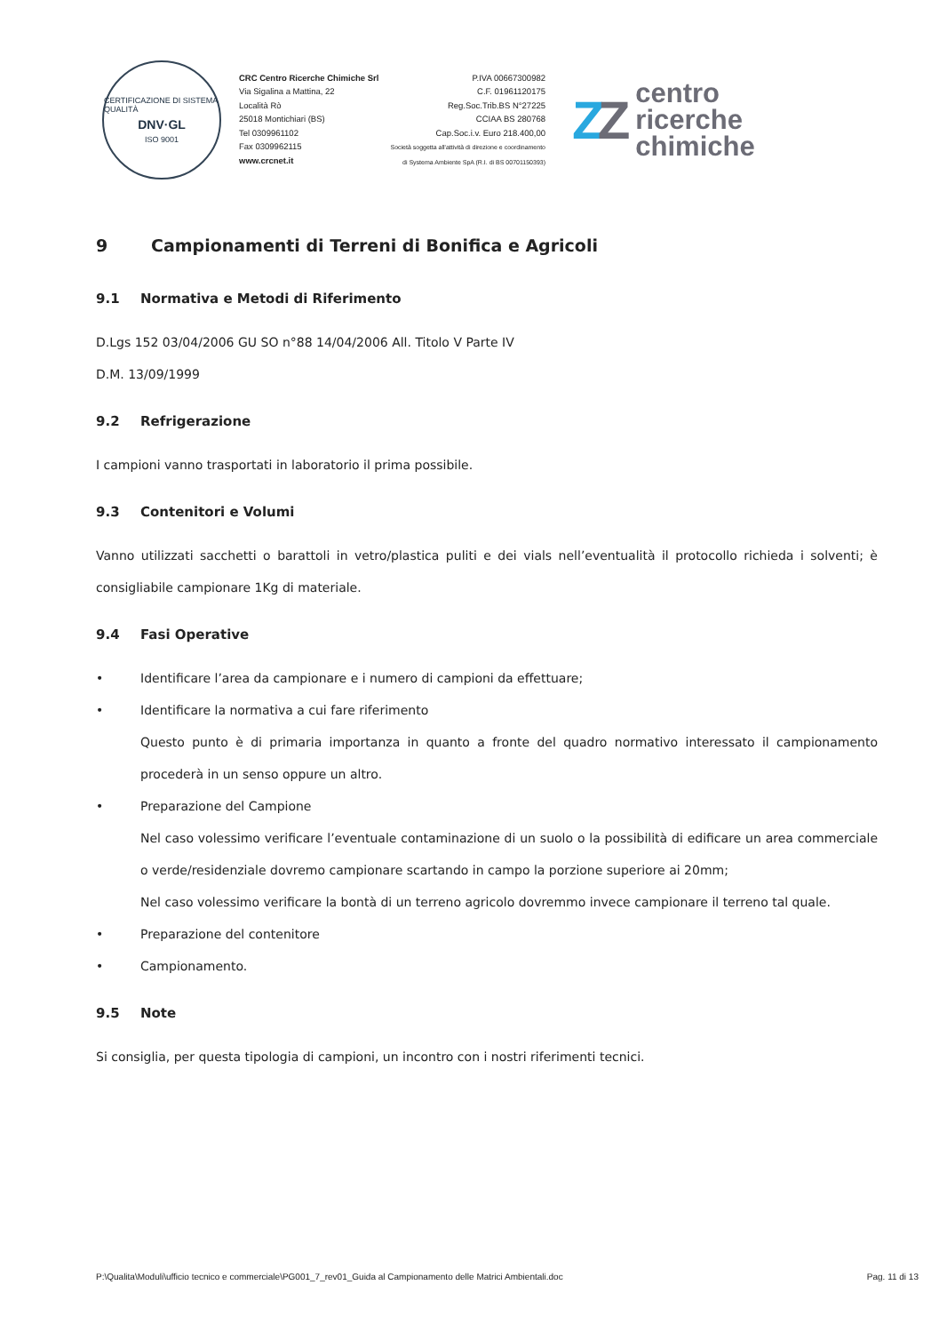CERTIFICAZIONE DI SISTEMA QUALITÀ
DNV·GL
ISO 9001
CRC Centro Ricerche Chimiche Srl
Via Sigalina a Mattina, 22
Località Rò
25018 Montichiari (BS)
Tel 0309961102
Fax 0309962115
www.crcnet.it
P.IVA 00667300982
C.F. 01961120175
Reg.Soc.Trib.BS N°27225
CCIAA BS 280768
Cap.Soc.i.v. Euro 218.400,00
Società soggetta all'attività di direzione e coordinamento
di Systema Ambiente SpA (R.I. di BS 00701150393)
ZZ
centro
ricerche
chimiche
9 Campionamenti di Terreni di Bonifica e Agricoli
9.1 Normativa e Metodi di Riferimento
D.Lgs 152 03/04/2006 GU SO n°88 14/04/2006 All. Titolo V Parte IV
D.M. 13/09/1999
9.2 Refrigerazione
I campioni vanno trasportati in laboratorio il prima possibile.
9.3 Contenitori e Volumi
Vanno utilizzati sacchetti o barattoli in vetro/plastica puliti e dei vials nell’eventualità il protocollo richieda i solventi; è consigliabile campionare 1Kg di materiale.
9.4 Fasi Operative
• Identificare l’area da campionare e i numero di campioni da effettuare;
•
Identificare la normativa a cui fare riferimento
Questo punto è di primaria importanza in quanto a fronte del quadro normativo interessato il campionamento procederà in un senso oppure un altro.
•
Preparazione del Campione
Nel caso volessimo verificare l’eventuale contaminazione di un suolo o la possibilità di edificare un area commerciale o verde/residenziale dovremo campionare scartando in campo la porzione superiore ai 20mm;
Nel caso volessimo verificare la bontà di un terreno agricolo dovremmo invece campionare il terreno tal quale.
• Preparazione del contenitore
• Campionamento.
9.5 Note
Si consiglia, per questa tipologia di campioni, un incontro con i nostri riferimenti tecnici.
P:\Qualita\Moduli\ufficio tecnico e commerciale\PG001_7_rev01_Guida al Campionamento delle Matrici Ambientali.doc Pag. 11 di 13